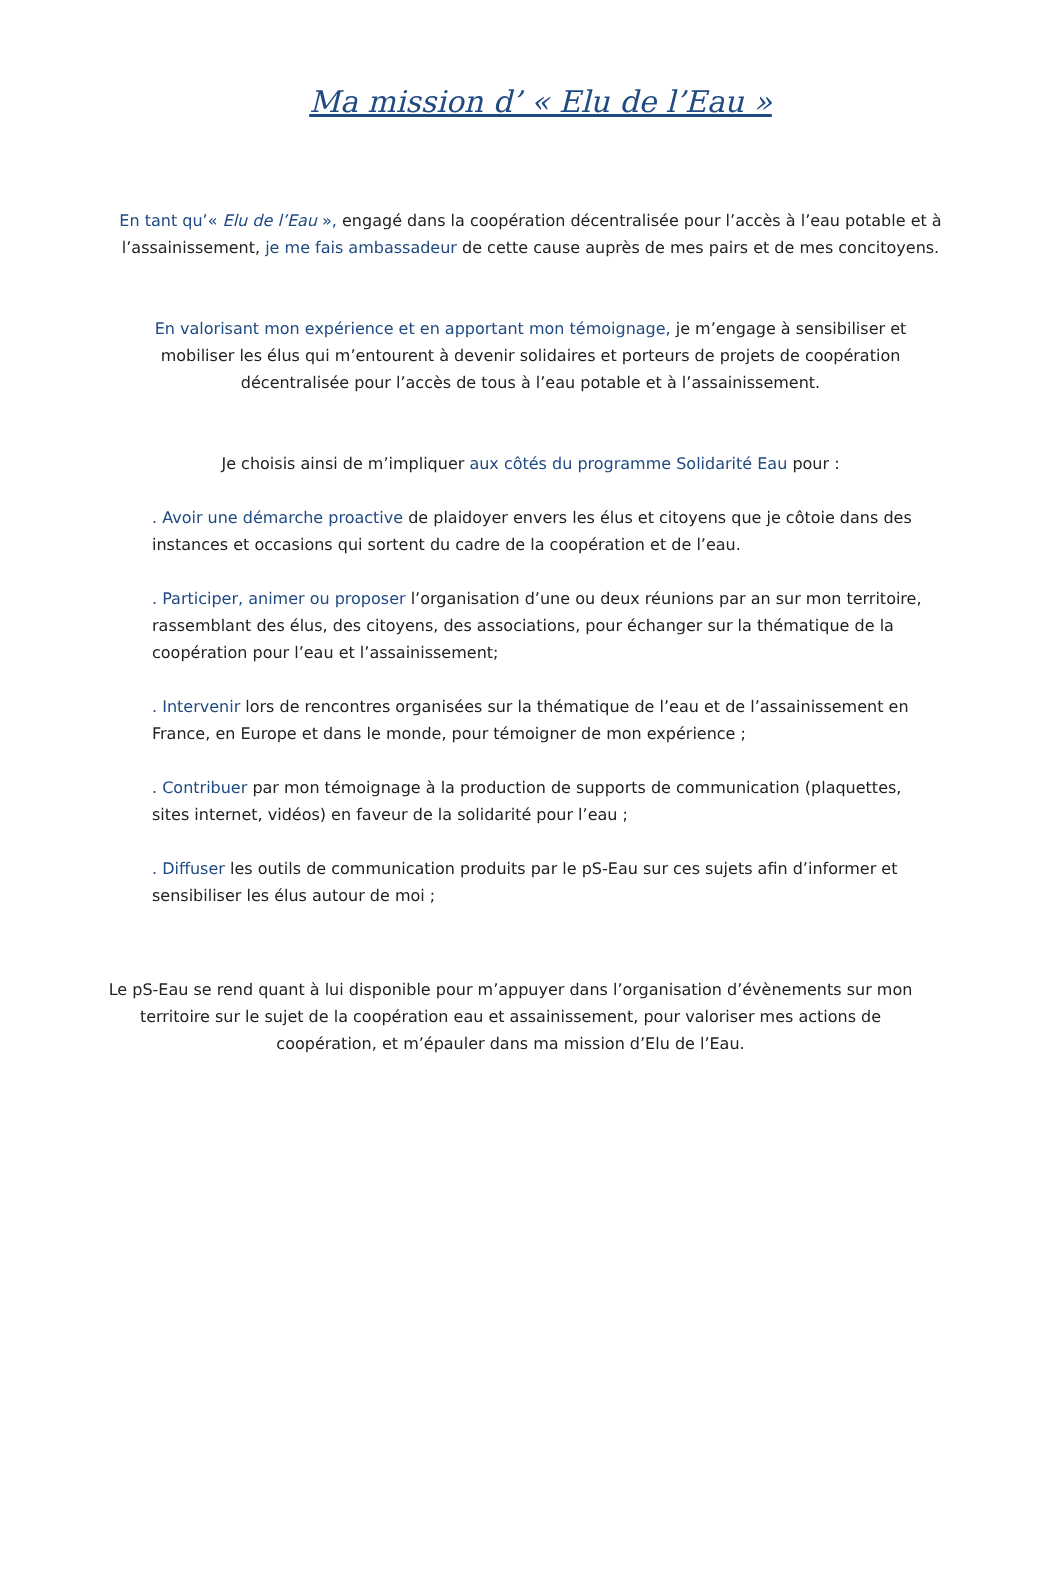Ma mission d’ « Elu de l’Eau »
En tant qu’« Elu de l’Eau », engagé dans la coopération décentralisée pour l’accès à l’eau potable et à l’assainissement, je me fais ambassadeur de cette cause auprès de mes pairs et de mes concitoyens.
En valorisant mon expérience et en apportant mon témoignage, je m’engage à sensibiliser et mobiliser les élus qui m’entourent à devenir solidaires et porteurs de projets de coopération décentralisée pour l’accès de tous à l’eau potable et à l’assainissement.
Je choisis ainsi de m’impliquer aux côtés du programme Solidarité Eau pour :
. Avoir une démarche proactive de plaidoyer envers les élus et citoyens que je côtoie dans des instances et occasions qui sortent du cadre de la coopération et de l’eau.
. Participer, animer ou proposer l’organisation d’une ou deux réunions par an sur mon territoire, rassemblant des élus, des citoyens, des associations, pour échanger sur la thématique de la coopération pour l’eau et l’assainissement;
. Intervenir lors de rencontres organisées sur la thématique de l’eau et de l’assainissement en France, en Europe et dans le monde, pour témoigner de mon expérience ;
. Contribuer par mon témoignage à la production de supports de communication (plaquettes, sites internet, vidéos) en faveur de la solidarité pour l’eau ;
. Diffuser les outils de communication produits par le pS-Eau sur ces sujets afin d’informer et sensibiliser les élus autour de moi ;
Le pS-Eau se rend quant à lui disponible pour m’appuyer dans l’organisation d’évènements sur mon territoire sur le sujet de la coopération eau et assainissement, pour valoriser mes actions de coopération, et m’épauler dans ma mission d’Elu de l’Eau.